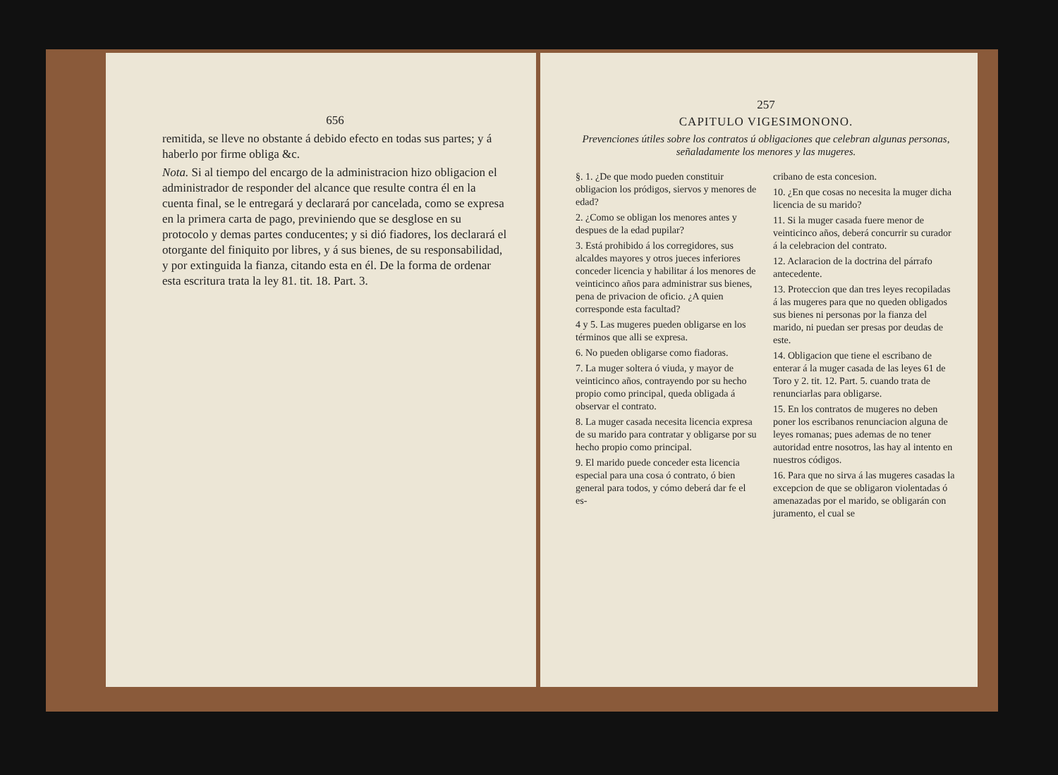656
remitida, se lleve no obstante á debido efecto en todas sus partes; y á haberlo por firme obliga &c.
Nota. Si al tiempo del encargo de la administracion hizo obligacion el administrador de responder del alcance que resulte contra él en la cuenta final, se le entregará y declarará por cancelada, como se expresa en la primera carta de pago, previniendo que se desglose en su protocolo y demas partes conducentes; y si dió fiadores, los declarará el otorgante del finiquito por libres, y á sus bienes, de su responsabilidad, y por extinguida la fianza, citando esta en él. De la forma de ordenar esta escritura trata la ley 81. tit. 18. Part. 3.
257
CAPITULO VIGESIMONONO.
Prevenciones útiles sobre los contratos ú obligaciones que celebran algunas personas, señaladamente los menores y las mugeres.
§. 1. ¿De que modo pueden constituir obligacion los pródigos, siervos y menores de edad?
2. ¿Como se obligan los menores antes y despues de la edad pupilar?
3. Está prohibido á los corregidores, sus alcaldes mayores y otros jueces inferiores conceder licencia y habilitar á los menores de veinticinco años para administrar sus bienes, pena de privacion de oficio. ¿A quien corresponde esta facultad?
4 y 5. Las mugeres pueden obligarse en los términos que alli se expresa.
6. No pueden obligarse como fiadoras.
7. La muger soltera ó viuda, y mayor de veinticinco años, contrayendo por su hecho propio como principal, queda obligada á observar el contrato.
8. La muger casada necesita licencia expresa de su marido para contratar y obligarse por su hecho propio como principal.
9. El marido puede conceder esta licencia especial para una cosa ó contrato, ó bien general para todos, y cómo deberá dar fe el es-
cribano de esta concesion.
10. ¿En que cosas no necesita la muger dicha licencia de su marido?
11. Si la muger casada fuere menor de veinticinco años, deberá concurrir su curador á la celebracion del contrato.
12. Aclaracion de la doctrina del párrafo antecedente.
13. Proteccion que dan tres leyes recopiladas á las mugeres para que no queden obligados sus bienes ni personas por la fianza del marido, ni puedan ser presas por deudas de este.
14. Obligacion que tiene el escribano de enterar á la muger casada de las leyes 61 de Toro y 2. tit. 12. Part. 5. cuando trata de renunciarlas para obligarse.
15. En los contratos de mugeres no deben poner los escribanos renunciacion alguna de leyes romanas; pues ademas de no tener autoridad entre nosotros, las hay al intento en nuestros códigos.
16. Para que no sirva á las mugeres casadas la excepcion de que se obligaron violentadas ó amenazadas por el marido, se obligarán con juramento, el cual se